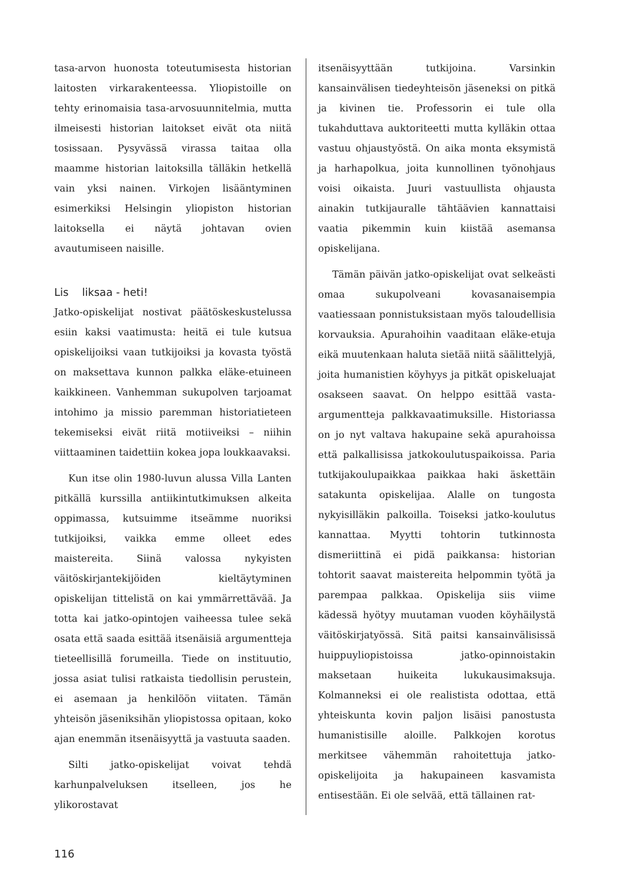tasa-arvon huonosta toteutumisesta historian laitosten virkarakenteessa. Yliopistoille on tehty erinomaisia tasa-arvosuunnitelmia, mutta ilmeisesti historian laitokset eivät ota niitä tosissaan. Pysyvässä virassa taitaa olla maamme historian laitoksilla tälläkin hetkellä vain yksi nainen. Virkojen lisääntyminen esimerkiksi Helsingin yliopiston historian laitoksella ei näytä johtavan ovien avautumiseen naisille.
Lis liksaa - heti!
Jatko-opiskelijat nostivat päätöskeskustelussa esiin kaksi vaatimusta: heitä ei tule kutsua opiskelijoiksi vaan tutkijoiksi ja kovasta työstä on maksettava kunnon palkka eläke-etuineen kaikkineen. Vanhemman sukupolven tarjoamat intohimo ja missio paremman historiatieteen tekemiseksi eivät riitä motiiveiksi – niihin viittaaminen taidettiin kokea jopa loukkaavaksi.
Kun itse olin 1980-luvun alussa Villa Lanten pitkällä kurssilla antiikintutkimuksen alkeita oppimassa, kutsuimme itseämme nuoriksi tutkijoiksi, vaikka emme olleet edes maistereita. Siinä valossa nykyisten väitöskirjantekijöiden kieltäytyminen opiskelijan tittelistä on kai ymmärrettävää. Ja totta kai jatko-opintojen vaiheessa tulee sekä osata että saada esittää itsenäisiä argumentteja tieteellisillä forumeilla. Tiede on instituutio, jossa asiat tulisi ratkaista tiedollisin perustein, ei asemaan ja henkilöön viitaten. Tämän yhteisön jäseniksihän yliopistossa opitaan, koko ajan enemmän itsenäisyyttä ja vastuuta saaden.
Silti jatko-opiskelijat voivat tehdä karhunpalveluksen itselleen, jos he ylikorostavat
itsenäisyyttään tutkijoina. Varsinkin kansainvälisen tiedeyhteisön jäseneksi on pitkä ja kivinen tie. Professorin ei tule olla tukahduttava auktoriteetti mutta kylläkin ottaa vastuu ohjaustyöstä. On aika monta eksymistä ja harhapolkua, joita kunnollinen työnohjaus voisi oikaista. Juuri vastuullista ohjausta ainakin tutkijauralle tähtäävien kannattaisi vaatia pikemmin kuin kiistää asemansa opiskelijana.
Tämän päivän jatko-opiskelijat ovat selkeästi omaa sukupolveani kovasanaisempia vaatiessaan ponnistuksistaan myös taloudellisia korvauksia. Apurahoihin vaaditaan eläke-etuja eikä muutenkaan haluta sietää niitä säälittelyjä, joita humanistien köyhyys ja pitkät opiskeluajat osakseen saavat. On helppo esittää vasta-argumentteja palkkavaatimuksille. Historiassa on jo nyt valtava hakupaine sekä apurahoissa että palkallisissa jatkokoulutuspaikoissa. Paria tutkijakoulupaikkaa paikkaa haki äskettäin satakunta opiskelijaa. Alalle on tungosta nykyisilläkin palkoilla. Toiseksi jatko-koulutus kannattaa. Myytti tohtorin tutkinnosta dismeriittinä ei pidä paikkansa: historian tohtorit saavat maistereita helpommin työtä ja parempaa palkkaa. Opiskelija siis viime kädessä hyötyy muutaman vuoden köyhäilystä väitöskirjatyössä. Sitä paitsi kansainvälisissä huippuyliopistoissa jatko-opinnoistakin maksetaan huikeita lukukausimaksuja. Kolmanneksi ei ole realistista odottaa, että yhteiskunta kovin paljon lisäisi panostusta humanistisille aloille. Palkkojen korotus merkitsee vähemmän rahoitettuja jatko-opiskelijoita ja hakupaineen kasvamista entisestään. Ei ole selvää, että tällainen rat-
116